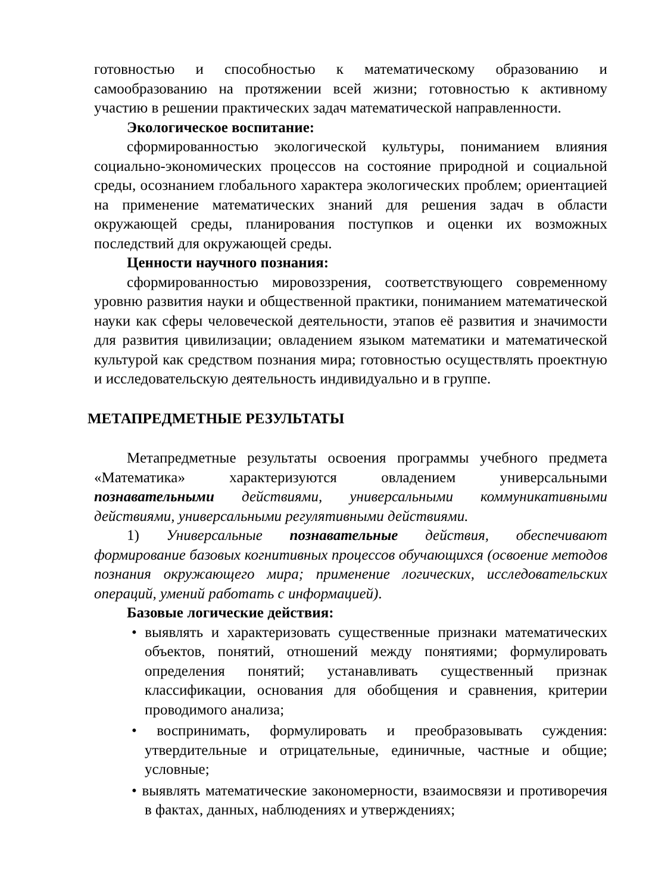готовностью и способностью к математическому образованию и самообразованию на протяжении всей жизни; готовностью к активному участию в решении практических задач математической направленности.
Экологическое воспитание:
сформированностью экологической культуры, пониманием влияния социально-экономических процессов на состояние природной и социальной среды, осознанием глобального характера экологических проблем; ориентацией на применение математических знаний для решения задач в области окружающей среды, планирования поступков и оценки их возможных последствий для окружающей среды.
Ценности научного познания:
сформированностью мировоззрения, соответствующего современному уровню развития науки и общественной практики, пониманием математической науки как сферы человеческой деятельности, этапов её развития и значимости для развития цивилизации; овладением языком математики и математической культурой как средством познания мира; готовностью осуществлять проектную и исследовательскую деятельность индивидуально и в группе.
МЕТАПРЕДМЕТНЫЕ РЕЗУЛЬТАТЫ
Метапредметные результаты освоения программы учебного предмета «Математика» характеризуются овладением универсальными познавательными действиями, универсальными коммуникативными действиями, универсальными регулятивными действиями.
1) Универсальные познавательные действия, обеспечивают формирование базовых когнитивных процессов обучающихся (освоение методов познания окружающего мира; применение логических, исследовательских операций, умений работать с информацией).
Базовые логические действия:
• выявлять и характеризовать существенные признаки математических объектов, понятий, отношений между понятиями; формулировать определения понятий; устанавливать существенный признак классификации, основания для обобщения и сравнения, критерии проводимого анализа;
• воспринимать, формулировать и преобразовывать суждения: утвердительные и отрицательные, единичные, частные и общие; условные;
• выявлять математические закономерности, взаимосвязи и противоречия в фактах, данных, наблюдениях и утверждениях;